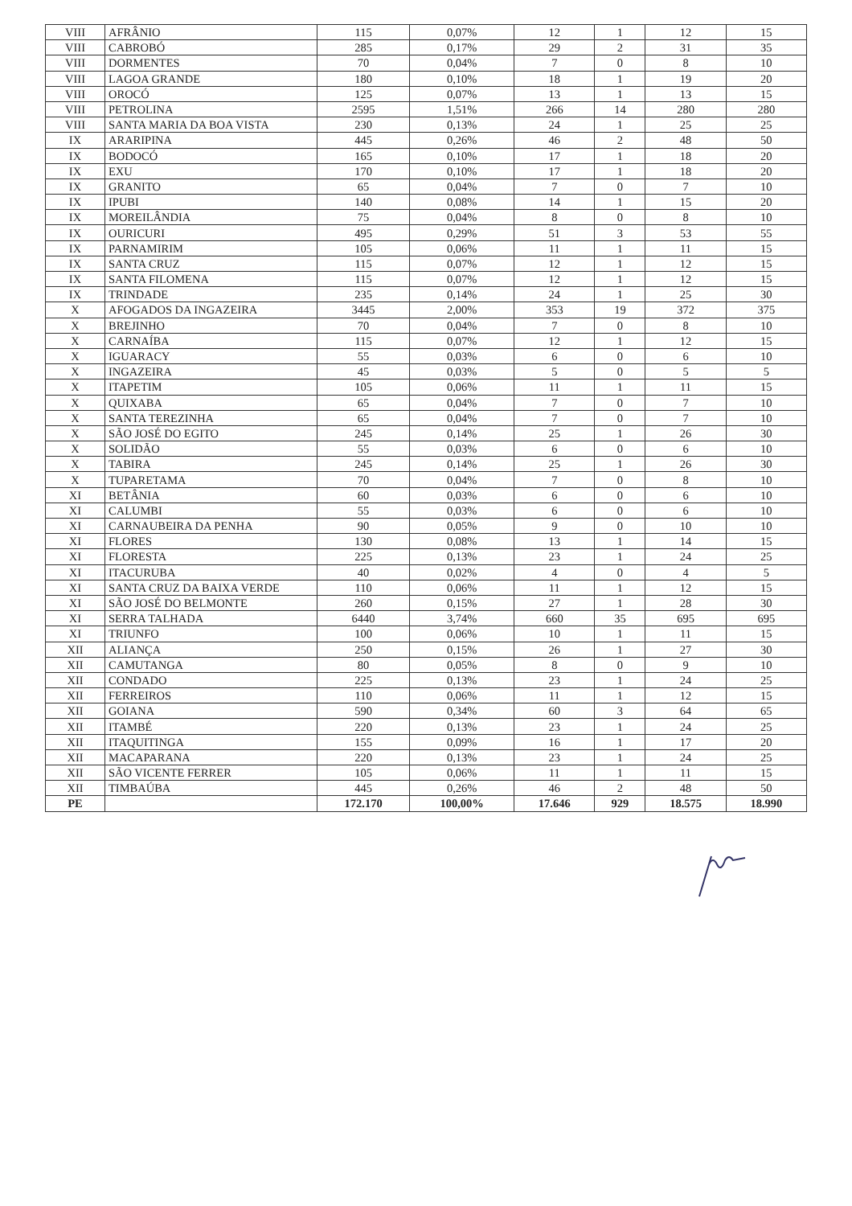| VIII | AFRÂNIO | 115 | 0,07% | 12 | 1 | 12 | 15 |
| VIII | CABROBÓ | 285 | 0,17% | 29 | 2 | 31 | 35 |
| VIII | DORMENTES | 70 | 0,04% | 7 | 0 | 8 | 10 |
| VIII | LAGOA GRANDE | 180 | 0,10% | 18 | 1 | 19 | 20 |
| VIII | OROCÓ | 125 | 0,07% | 13 | 1 | 13 | 15 |
| VIII | PETROLINA | 2595 | 1,51% | 266 | 14 | 280 | 280 |
| VIII | SANTA MARIA DA BOA VISTA | 230 | 0,13% | 24 | 1 | 25 | 25 |
| IX | ARARIPINA | 445 | 0,26% | 46 | 2 | 48 | 50 |
| IX | BODOCÓ | 165 | 0,10% | 17 | 1 | 18 | 20 |
| IX | EXU | 170 | 0,10% | 17 | 1 | 18 | 20 |
| IX | GRANITO | 65 | 0,04% | 7 | 0 | 7 | 10 |
| IX | IPUBI | 140 | 0,08% | 14 | 1 | 15 | 20 |
| IX | MOREILÂNDIA | 75 | 0,04% | 8 | 0 | 8 | 10 |
| IX | OURICURI | 495 | 0,29% | 51 | 3 | 53 | 55 |
| IX | PARNAMIRIM | 105 | 0,06% | 11 | 1 | 11 | 15 |
| IX | SANTA CRUZ | 115 | 0,07% | 12 | 1 | 12 | 15 |
| IX | SANTA FILOMENA | 115 | 0,07% | 12 | 1 | 12 | 15 |
| IX | TRINDADE | 235 | 0,14% | 24 | 1 | 25 | 30 |
| X | AFOGADOS DA INGAZEIRA | 3445 | 2,00% | 353 | 19 | 372 | 375 |
| X | BREJINHO | 70 | 0,04% | 7 | 0 | 8 | 10 |
| X | CARNAÍBA | 115 | 0,07% | 12 | 1 | 12 | 15 |
| X | IGUARACY | 55 | 0,03% | 6 | 0 | 6 | 10 |
| X | INGAZEIRA | 45 | 0,03% | 5 | 0 | 5 | 5 |
| X | ITAPETIM | 105 | 0,06% | 11 | 1 | 11 | 15 |
| X | QUIXABA | 65 | 0,04% | 7 | 0 | 7 | 10 |
| X | SANTA TEREZINHA | 65 | 0,04% | 7 | 0 | 7 | 10 |
| X | SÃO JOSÉ DO EGITO | 245 | 0,14% | 25 | 1 | 26 | 30 |
| X | SOLIDÃO | 55 | 0,03% | 6 | 0 | 6 | 10 |
| X | TABIRA | 245 | 0,14% | 25 | 1 | 26 | 30 |
| X | TUPARETAMA | 70 | 0,04% | 7 | 0 | 8 | 10 |
| XI | BETÂNIA | 60 | 0,03% | 6 | 0 | 6 | 10 |
| XI | CALUMBI | 55 | 0,03% | 6 | 0 | 6 | 10 |
| XI | CARNAUBEIRA DA PENHA | 90 | 0,05% | 9 | 0 | 10 | 10 |
| XI | FLORES | 130 | 0,08% | 13 | 1 | 14 | 15 |
| XI | FLORESTA | 225 | 0,13% | 23 | 1 | 24 | 25 |
| XI | ITACURUBA | 40 | 0,02% | 4 | 0 | 4 | 5 |
| XI | SANTA CRUZ DA BAIXA VERDE | 110 | 0,06% | 11 | 1 | 12 | 15 |
| XI | SÃO JOSÉ DO BELMONTE | 260 | 0,15% | 27 | 1 | 28 | 30 |
| XI | SERRA TALHADA | 6440 | 3,74% | 660 | 35 | 695 | 695 |
| XI | TRIUNFO | 100 | 0,06% | 10 | 1 | 11 | 15 |
| XII | ALIANÇA | 250 | 0,15% | 26 | 1 | 27 | 30 |
| XII | CAMUTANGA | 80 | 0,05% | 8 | 0 | 9 | 10 |
| XII | CONDADO | 225 | 0,13% | 23 | 1 | 24 | 25 |
| XII | FERREIROS | 110 | 0,06% | 11 | 1 | 12 | 15 |
| XII | GOIANA | 590 | 0,34% | 60 | 3 | 64 | 65 |
| XII | ITAMBÉ | 220 | 0,13% | 23 | 1 | 24 | 25 |
| XII | ITAQUITINGA | 155 | 0,09% | 16 | 1 | 17 | 20 |
| XII | MACAPARANA | 220 | 0,13% | 23 | 1 | 24 | 25 |
| XII | SÃO VICENTE FERRER | 105 | 0,06% | 11 | 1 | 11 | 15 |
| XII | TIMBAÚBA | 445 | 0,26% | 46 | 2 | 48 | 50 |
| PE | | 172.170 | 100,00% | 17.646 | 929 | 18.575 | 18.990 |